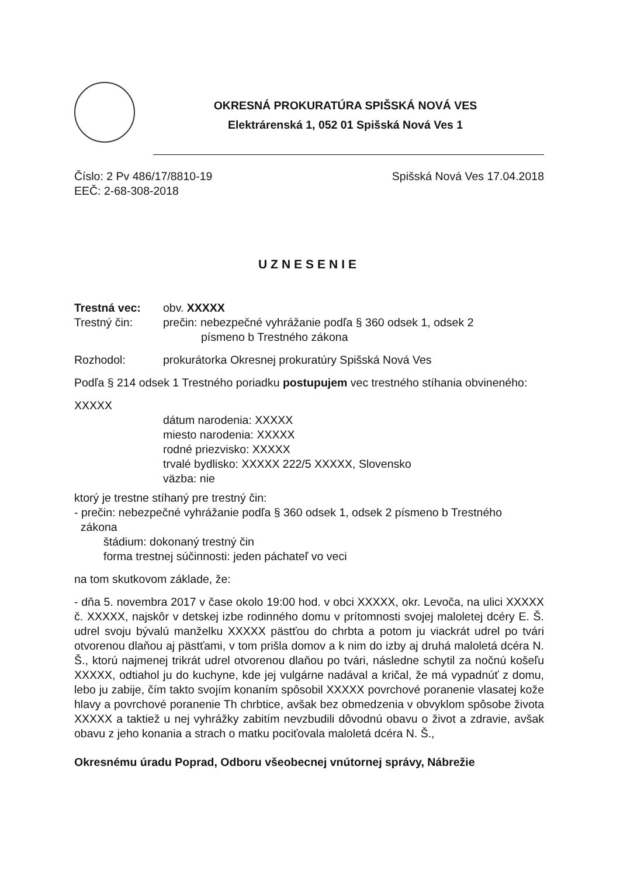OKRESNÁ PROKURATÚRA SPIŠSKÁ NOVÁ VES
Elektrárenská 1, 052 01 Spišská Nová Ves 1
Číslo: 2 Pv 486/17/8810-19 Spišská Nová Ves 17.04.2018
EEČ: 2-68-308-2018
UZNESENIE
Trestná vec: obv. XXXXX
Trestný čin: prečin: nebezpečné vyhrážanie podľa § 360 odsek 1, odsek 2
písmeno b Trestného zákona
Rozhodol: prokurátorka Okresnej prokuratúry Spišská Nová Ves
Podľa § 214 odsek 1 Trestného poriadku postupujem vec trestného stíhania obvineného:
XXXXX
dátum narodenia: XXXXX
miesto narodenia: XXXXX
rodné priezvisko: XXXXX
trvalé bydlisko: XXXXX 222/5 XXXXX, Slovensko
väzba: nie
ktorý je trestne stíhaný pre trestný čin:
- prečin: nebezpečné vyhrážanie podľa § 360 odsek 1, odsek 2 písmeno b Trestného
zákona
štádium: dokonaný trestný čin
forma trestnej súčinnosti: jeden páchateľ vo veci
na tom skutkovom základe, že:
- dňa 5. novembra 2017 v čase okolo 19:00 hod. v obci XXXXX, okr. Levoča, na ulici XXXXX č. XXXXX, najskôr v detskej izbe rodinného domu v prítomnosti svojej maloletej dcéry E. Š. udrel svoju bývalú manželku XXXXX pästťou do chrbta a potom ju viackrát udrel po tvári otvorenou dlaňou aj pästťami, v tom prišla domov a k nim do izby aj druhá maloletá dcéra N. Š., ktorú najmenej trikrát udrel otvorenou dlaňou po tvári, následne schytil za nočnú košeľu XXXXX, odtiahol ju do kuchyne, kde jej vulgárne nadával a kričal, že má vypadnúť z domu, lebo ju zabije, čím takto svojím konaním spôsobil XXXXX povrchové poranenie vlasatej kože hlavy a povrchové poranenie Th chrbtice, avšak bez obmedzenia v obvyklom spôsobe života XXXXX a taktiež u nej vyhrážky zabitím nevzbudili dôvodnú obavu o život a zdravie, avšak obavu z jeho konania a strach o matku pociťovala maloletá dcéra N. Š.,
Okresnému úradu Poprad, Odboru všeobecnej vnútornej správy, Nábrežie